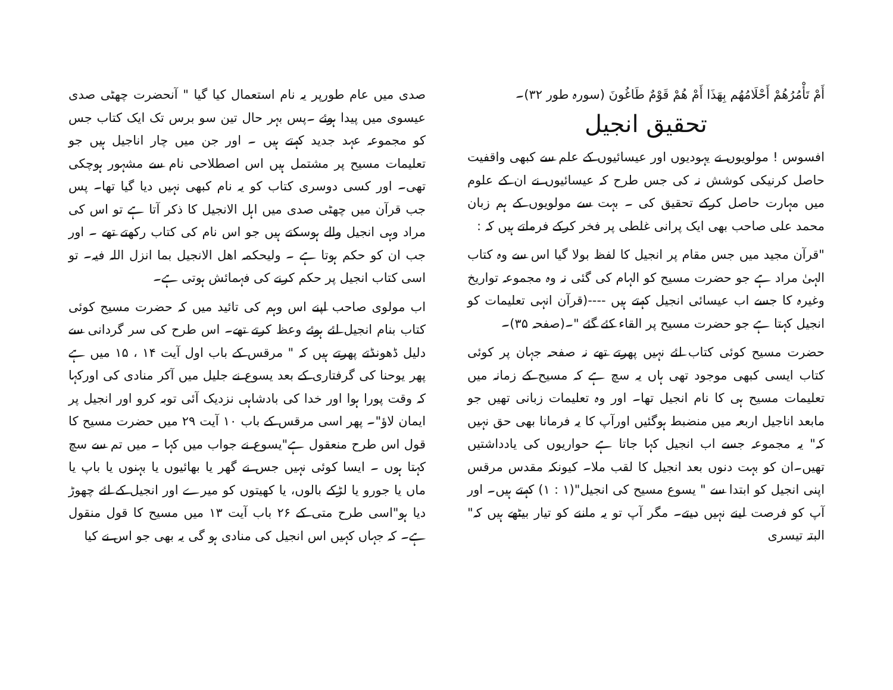أَمْ تَأْمُرُهُمْ أَحْلَامُهُم بِهَذَا أَمْ هُمْ قَوْمٌ طَاغُونَ (سورہ طور ۳۲)۔
تحقیق انجیل
افسوس ! مولویوں نے یہودیوں اور عیسائیوں کے علم سے کبھی واقفیت حاصل کرنیکی کوشش نہ کی جس طرح کہ عیسائیوں نے ان کے علوم میں مہارت حاصل کرکے تحقیق کی ۔ بہت سے مولویوں کے ہم زبان محمد علی صاحب بھی ایک پرانی غلطی پر فخر کرکے فرماتے ہیں کہ :
"قرآن مجید میں جس مقام پر انجیل کا لفظ بولا گیا اس سے وہ کتاب الہیٰ مراد ہے جو حضرت مسیح کو الہام کی گئی نہ وہ مجموعہ تواریخ وغیرہ کا جسے اب عیسائی انجیل کہتے ہیں ----(قرآن انہی تعلیمات کو انجیل کہتا ہے جو حضرت مسیح پر القاء کئے گئے "۔(صفحہ ۳۵)۔
حضرت مسیح کوئی کتاب لئے نہیں پھرتے تھے نہ صفحہ جہان پر کوئی کتاب ایسی کبھی موجود تھی ہاں یہ سچ ہے کہ مسیح کے زمانہ میں تعلیمات مسیح ہی کا نام انجیل تھا۔ اور وہ تعلیمات زبانی تھیں جو مابعد اناجیل اربعہ میں منضبط ہوگئیں اورآپ کا یہ فرمانا بھی حق نہیں کہ" یہ مجموعہ جسے اب انجیل کہا جاتا ہے حواریوں کی یادداشتیں تھیں۔ان کو بہت دنوں بعد انجیل کا لقب ملا۔ کیونکہ مقدس مرقس اپنی انجیل کو ابتدا سے " یسوع مسیح کی انجیل"(۱ : ۱) کہتے ہیں۔ اور آپ کو فرصت لینے نہیں دیتے۔ مگر آپ تو یہ ماننے کو تیار بیٹھے ہیں کہ" البتہ تیسری
صدی میں عام طورپر یہ نام استعمال کیا گیا " آنحضرت چھٹی صدی عیسوی میں پیدا ہوئے ۔پس بہر حال تین سو برس تک ایک کتاب جس کو مجموعہ عہد جدید کہتے ہیں ۔ اور جن میں چار اناجیل ہیں جو تعلیمات مسیح پر مشتمل ہیں اس اصطلاحی نام سے مشہور ہوچکی تھی۔ اور کسی دوسری کتاب کو یہ نام کبھی نہیں دیا گیا تھا۔ پس جب قرآن میں چھٹی صدی میں اہل الانجیل کا ذکر آتا ہے تو اس کی مراد وہی انجیل والے ہوسکتے ہیں جو اس نام کی کتاب رکھتے تھے ۔ اور جب ان کو حکم ہوتا ہے ۔ ولیحکمہ اھل الانجیل بما انزل اللہ فیہ۔ تو اسی کتاب انجیل پر حکم کرنے کی فہمائش ہوتی ہے۔
اب مولوی صاحب اپنے اس وہم کی تائید میں کہ حضرت مسیح کوئی کتاب بنام انجیل لئے ہوئے وعظ کرتے تھے۔ اس طرح کی سر گردانی سے دلیل ڈھونڈتے پھرتے ہیں کہ " مرقس کے باب اول آیت ۱۴ ، ۱۵ میں ہے پھر یوحنا کی گرفتاری کے بعد یسوع نے جلیل میں آکر منادی کی اورکہا کہ وقت پورا ہوا اور خدا کی بادشاہی نزدیک آئی توبہ کرو اور انجیل پر ایمان لاؤ"۔ پھر اسی مرقس کے باب ۱۰ آیت ۲۹ میں حضرت مسیح کا قول اس طرح منعقول ہے"یسوع نے جواب میں کہا ۔ میں تم سے سچ کہتا ہوں ۔ ایسا کوئی نہیں جس نے گھر یا بھائیوں یا بہنوں یا باپ یا ماں یا جورو یا لڑکے بالوں، یا کھیتوں کو میرے اور انجیل کے لئے چھوڑ دیا ہو"اسی طرح متی کے ۲۶ باب آیت ۱۳ میں مسیح کا قول منقول ہے۔ کہ جہاں کہیں اس انجیل کی منادی ہو گی یہ بھی جو اس نے کیا